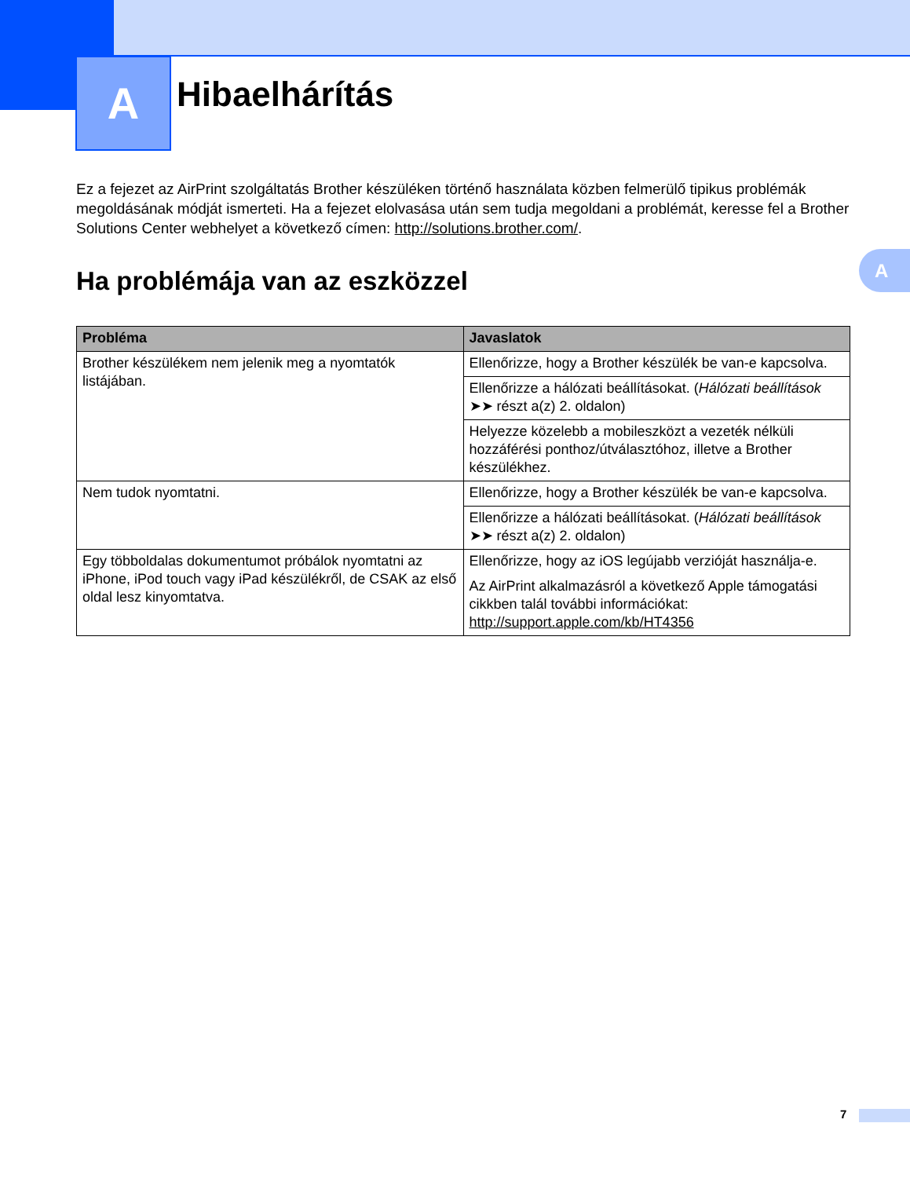A Hibaelhárítás
A
Ez a fejezet az AirPrint szolgáltatás Brother készüléken történő használata közben felmerülő tipikus problémák megoldásának módját ismerteti. Ha a fejezet elolvasása után sem tudja megoldani a problémát, keresse fel a Brother Solutions Center webhelyet a következő címen: http://solutions.brother.com/.
Ha problémája van az eszközzel
| Probléma | Javaslatok |
| --- | --- |
| Brother készülékem nem jelenik meg a nyomtatók listájában. | Ellenőrizze, hogy a Brother készülék be van-e kapcsolva. |
| | Ellenőrizze a hálózati beállításokat. ( Hálózati beállítások ➤➤ részt a(z) 2. oldalon) |
| | Helyezze közelebb a mobileszközt a vezeték nélküli hozzáférési ponthoz/útválasztóhoz, illetve a Brother készülékhez. |
| Nem tudok nyomtatni. | Ellenőrizze, hogy a Brother készülék be van-e kapcsolva. |
| | Ellenőrizze a hálózati beállításokat. ( Hálózati beállítások ➤➤ részt a(z) 2. oldalon) |
| Egy többoldalas dokumentumot próbálok nyomtatni az iPhone, iPod touch vagy iPad készülékről, de CSAK az első oldal lesz kinyomtatva. | Ellenőrizze, hogy az iOS legújabb verzióját használja-e. Az AirPrint alkalmazásról a következő Apple támogatási cikkben talál további információkat: http://support.apple.com/kb/HT4356 |
7